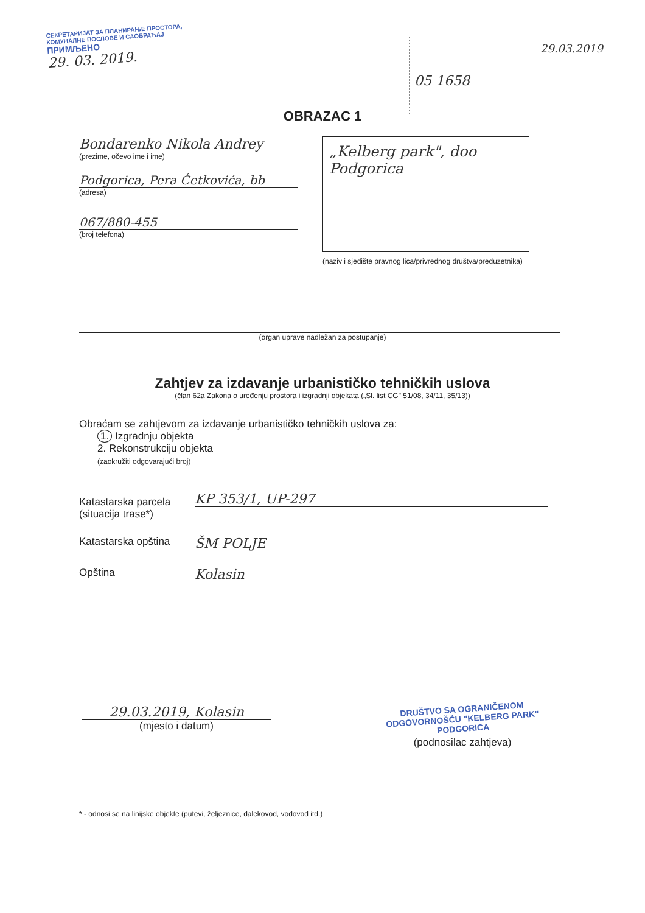СЕКРЕТАРИЈАТ ЗА ПЛАНИРАЊЕ ПРОСТОРА, КОМУНАЛНЕ ПОСЛОВЕ И САОБРАЋАЈ
ПРИМЉЕНО
29. 03. 2019.
29.03.2019
05 1658
OBRAZAC 1
Bondarenko Nikola Andrey
(prezime, očevo ime i ime)
Podgorica, Pera Ćetkovića, bb
(adresa)
067/880-455
(broj telefona)
„Kelberg park", doo
Podgorica
(naziv i sjedište pravnog lica/privrednog društva/preduzetnika)
(organ uprave nadležan za postupanje)
Zahtjev za izdavanje urbanističko tehničkih uslova
(član 62a Zakona o uređenju prostora i izgradnji objekata („Sl. list CG" 51/08, 34/11, 35/13))
Obraćam se zahtjevom za izdavanje urbanističko tehničkih uslova za:
1. Izgradnju objekta
2. Rekonstrukciju objekta
(zaokružiti odgovarajući broj)
Katastarska parcela
(situacija trase*)
KP 353/1, UP-297
Katastarska opština
ŠM POLJE
Opština
Kolasin
29.03.2019, Kolasin
(mjesto i datum)
DRUŠTVO SA OGRANIČENOM ODGOVORNOŠĆU "KELBERG PARK" PODGORICA
(podnosilac zahtjeva)
* - odnosi se na linijske objekte (putevi, željeznice, dalekovod, vodovod itd.)